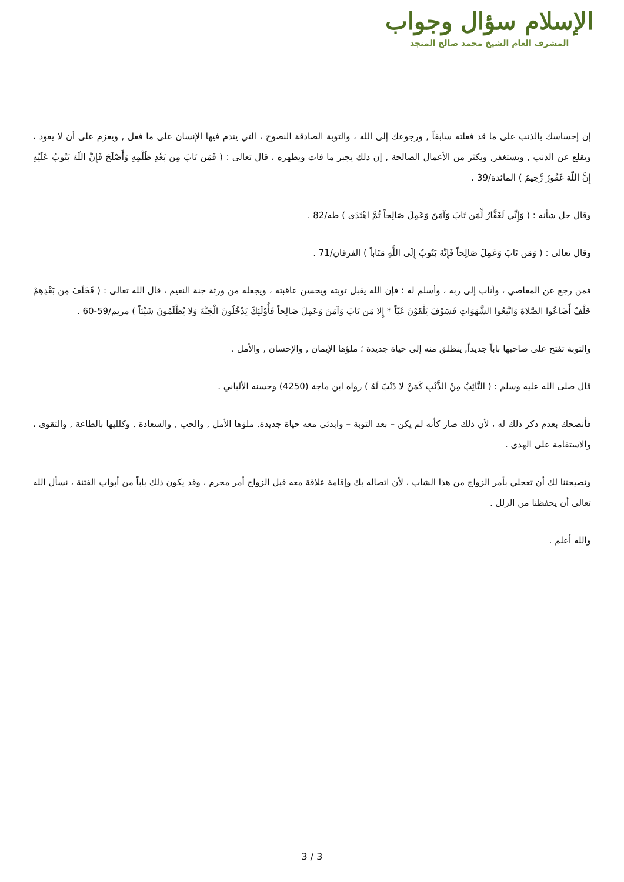الإسلام سؤال وجواب
المشرف العام الشيخ محمد صالح المنجد
إن إحساسك بالذنب على ما قد فعلته سابقاً , ورجوعك إلى الله ، والتوبة الصادقة النصوح ، التي يندم فيها الإنسان على ما فعل , ويعزم على أن لا يعود ، ويقلع عن الذنب , ويستغفر, ويكثر من الأعمال الصالحة , إن ذلك يجبر ما فات ويطهره ، قال تعالى : ( فَمَن تَابَ مِن بَعْدِ ظُلْمِهِ وَأَصْلَحَ فَإِنَّ اللّهَ يَتُوبُ عَلَيْهِ إِنَّ اللّهَ غَفُورٌ رَّحِيمٌ ) المائدة/39 .
وقال جل شأنه : ( وَإِنِّي لَغَفَّارٌ لِّمَن تَابَ وَآمَنَ وَعَمِلَ صَالِحاً ثُمَّ اهْتَدَى ) طه/82 .
وقال تعالى : ( وَمَن تَابَ وَعَمِلَ صَالِحاً فَإِنَّهُ يَتُوبُ إِلَى اللَّهِ مَتَاباً ) الفرقان/71 .
فمن رجع عن المعاصي ، وأناب إلى ربه ، وأسلم له ؛ فإن الله يقبل توبته ويحسن عاقبته ، ويجعله من ورثة جنة النعيم ، قال الله تعالى : ( فَخَلَفَ مِن بَعْدِهِمْ خَلْفٌ أَضَاعُوا الصَّلاةَ وَاتَّبَعُوا الشَّهَوَاتِ فَسَوْفَ يَلْقَوْنَ غَيّاً * إِلا مَن تَابَ وَآمَنَ وَعَمِلَ صَالِحاً فَأُوْلَئِكَ يَدْخُلُونَ الْجَنَّةَ وَلا يُظْلَمُونَ شَيْئاً ) مريم/59-60 .
والتوبة تفتح على صاحبها باباً جديداً, ينطلق منه إلى حياة جديدة ؛ ملؤها الإيمان , والإحسان , والأمل .
قال صلى الله عليه وسلم : ( التَّائِبُ مِنْ الذَّنْبِ كَمَنْ لا ذَنْبَ لَهُ ) رواه ابن ماجة (4250) وحسنه الألباني .
فأنصحك بعدم ذكر ذلك له ، لأن ذلك صار كأنه لم يكن – بعد التوبة – وابدئي معه حياة جديدة, ملؤها الأمل , والحب , والسعادة , وكلليها بالطاعة , والتقوى ، والاستقامة على الهدى .
ونصيحتنا لك أن تعجلي بأمر الزواج من هذا الشاب ، لأن اتصاله بك وإقامة علاقة معه قبل الزواج أمر محرم ، وقد يكون ذلك باباً من أبواب الفتنة ، نسأل الله تعالى أن يحفظنا من الزلل .
والله أعلم .
3 / 3